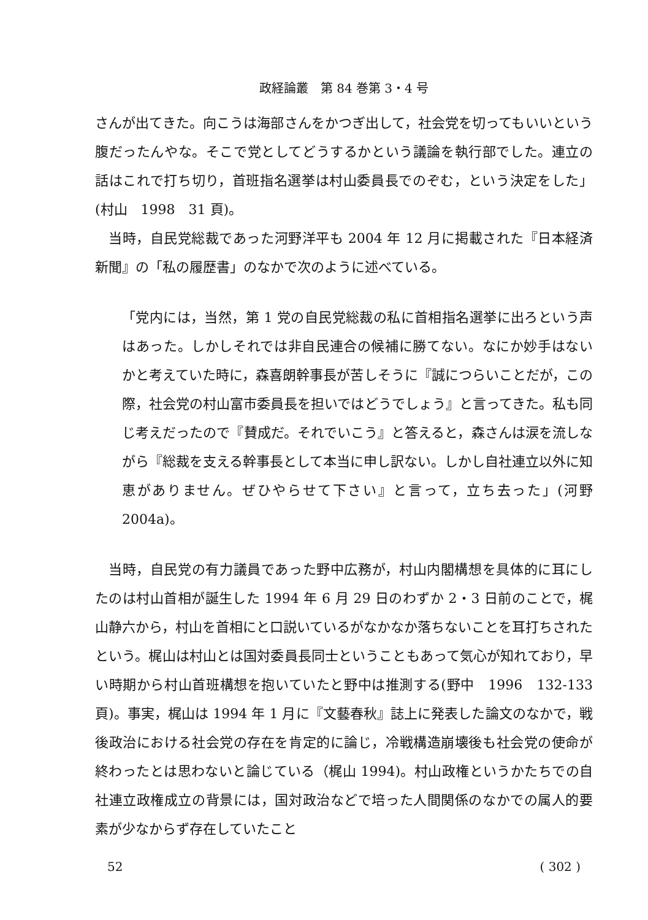政経論叢　第 84 巻第 3・4 号
さんが出てきた。向こうは海部さんをかつぎ出して，社会党を切ってもいいという腹だったんやな。そこで党としてどうするかという議論を執行部でした。連立の話はこれで打ち切り，首班指名選挙は村山委員長でのぞむ，という決定をした」(村山　1998　31 頁)。
当時，自民党総裁であった河野洋平も 2004 年 12 月に掲載された『日本経済新聞』の「私の履歴書」のなかで次のように述べている。
「党内には，当然，第 1 党の自民党総裁の私に首相指名選挙に出ろという声はあった。しかしそれでは非自民連合の候補に勝てない。なにか妙手はないかと考えていた時に，森喜朗幹事長が苦しそうに『誠につらいことだが，この際，社会党の村山富市委員長を担いではどうでしょう』と言ってきた。私も同じ考えだったので『賛成だ。それでいこう』と答えると，森さんは涙を流しながら『総裁を支える幹事長として本当に申し訳ない。しかし自社連立以外に知恵がありません。ぜひやらせて下さい』と言って，立ち去った」(河野　2004a)。
当時，自民党の有力議員であった野中広務が，村山内閣構想を具体的に耳にしたのは村山首相が誕生した 1994 年 6 月 29 日のわずか 2・3 日前のことで，梶山静六から，村山を首相にと口説いているがなかなか落ちないことを耳打ちされたという。梶山は村山とは国対委員長同士ということもあって気心が知れており，早い時期から村山首班構想を抱いていたと野中は推測する(野中　1996　132-133 頁)。事実，梶山は 1994 年 1 月に『文藝春秋』誌上に発表した論文のなかで，戦後政治における社会党の存在を肯定的に論じ，冷戦構造崩壊後も社会党の使命が終わったとは思わないと論じている（梶山 1994)。村山政権というかたちでの自社連立政権成立の背景には，国対政治などで培った人間関係のなかでの属人的要素が少なからず存在していたこと
52 ( 302 )